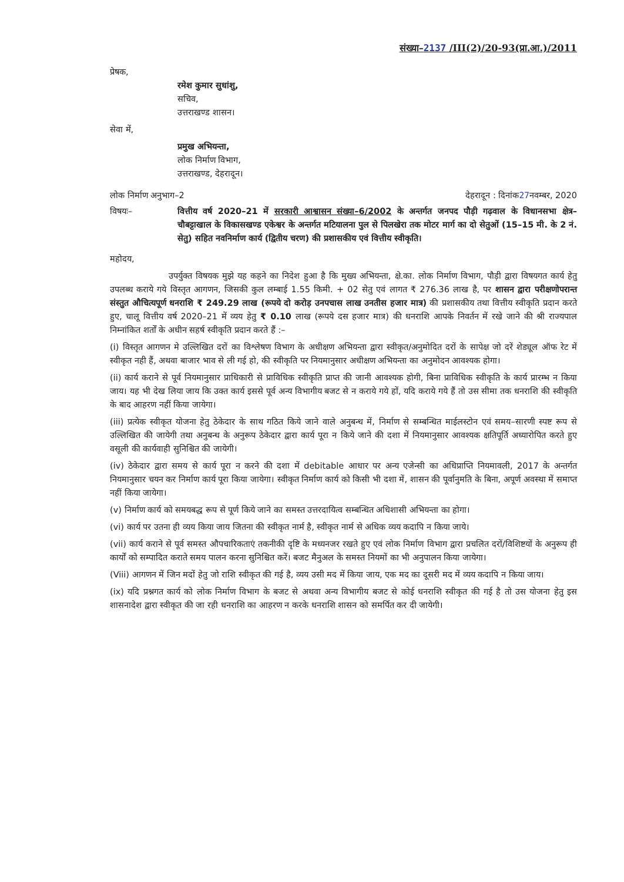संख्या–2137 /III(2)/20-93(प्रा.आ.)/2011
प्रेषक,
रमेश कुमार सुधांशु,
सचिव,
उत्तराखण्ड शासन।
सेवा में,
प्रमुख अभियन्ता,
लोक निर्माण विभाग,
उत्तराखण्ड, देहरादून।
लोक निर्माण अनुभाग–2 देहरादून : दिनांक27नवम्बर, 2020
विषयः– वित्तीय वर्ष 2020–21 में सरकारी आश्वासन संख्या–6/2002 के अन्तर्गत जनपद पौड़ी गढ़वाल के विधानसभा क्षेत्र– चौबट्टाखाल के विकासखण्ड एकेश्वर के अन्तर्गत मटियालना पुल से पिलखेरा तक मोटर मार्ग का दो सेतुओं (15–15 मी. के 2 नं. सेतु) सहित नवनिर्माण कार्य (द्वितीय चरण) की प्रशासकीय एवं वित्तीय स्वीकृति।
महोदय,
उपर्युक्त विषयक मुझे यह कहने का निदेश हुआ है कि मुख्य अभियन्ता, क्षे.का. लोक निर्माण विभाग, पौड़ी द्वारा विषयगत कार्य हेतु उपलब्ध कराये गये विस्तृत आगणन, जिसकी कुल लम्बाई 1.55 किमी. + 02 सेतु एवं लागत ₹ 276.36 लाख है, पर शासन द्वारा परीक्षणोपरान्त संस्तुत औचित्यपूर्ण धनराशि ₹ 249.29 लाख (रूपये दो करोड़ उनपचास लाख उनतीस हजार मात्र) की प्रशासकीय तथा वित्तीय स्वीकृति प्रदान करते हुए, चालू वित्तीय वर्ष 2020–21 में व्यय हेतु ₹ 0.10 लाख (रूपये दस हजार मात्र) की धनराशि आपके निवर्तन में रखे जाने की श्री राज्यपाल निम्नांकित शर्तों के अधीन सहर्ष स्वीकृति प्रदान करते हैं :–
(i) विस्तृत आगणन मे उल्लिखित दरों का विश्लेषण विभाग के अधीक्षण अभियन्ता द्वारा स्वीकृत/अनुमोदित दरों के सापेक्ष जो दरें शेड्यूल ऑफ रेट में स्वीकृत नही हैं, अथवा बाजार भाव से ली गई हो, की स्वीकृति पर नियमानुसार अधीक्षण अभियन्ता का अनुमोदन आवश्यक होगा।
(ii) कार्य कराने से पूर्व नियमानुसार प्राधिकारी से प्राविधिक स्वीकृति प्राप्त की जानी आवश्यक होगी, बिना प्राविधिक स्वीकृति के कार्य प्रारम्भ न किया जाय। यह भी देख लिया जाय कि उक्त कार्य इससे पूर्व अन्य विभागीय बजट से न कराये गये हों, यदि कराये गये हैं तो उस सीमा तक धनराशि की स्वीकृति के बाद आहरण नहीं किया जायेगा।
(iii) प्रत्येक स्वीकृत योजना हेतु ठेकेदार के साथ गठित किये जाने वाले अनुबन्ध में, निर्माण से सम्बन्धित माईलस्टोन एवं समय–सारणी स्पष्ट रूप से उल्लिखित की जायेगी तथा अनुबन्ध के अनुरूप ठेकेदार द्वारा कार्य पूरा न किये जाने की दशा में नियमानुसार आवश्यक क्षतिपूर्ति अध्यारोपित करते हुए वसूली की कार्यवाही सुनिश्चित की जायेगी।
(iv) ठेकेदार द्वारा समय से कार्य पूरा न करने की दशा में debitable आधार पर अन्य एजेन्सी का अधिप्राप्ति नियमावली, 2017 के अन्तर्गत नियमानुसार चयन कर निर्माण कार्य पूरा किया जायेगा। स्वीकृत निर्माण कार्य को किसी भी दशा में, शासन की पूर्वानुमति के बिना, अपूर्ण अवस्था में समाप्त नहीं किया जायेगा।
(v) निर्माण कार्य को समयबद्ध रूप से पूर्ण किये जाने का समस्त उत्तरदायित्व सम्बन्धित अधिशासी अभियन्ता का होगा।
(vi) कार्य पर उतना ही व्यय किया जाय जितना की स्वीकृत नार्म है, स्वीकृत नार्म से अधिक व्यय कदापि न किया जाये।
(vii) कार्य कराने से पूर्व समस्त औपचारिकताएं तकनीकी दृष्टि के मध्यनजर रखते हुए एवं लोक निर्माण विभाग द्वारा प्रचलित दरों/विशिष्टयों के अनुरूप ही कार्यों को सम्पादित कराते समय पालन करना सुनिश्चित करें। बजट मैनुअल के समस्त नियमों का भी अनुपालन किया जायेगा।
(Viii) आगणन में जिन मदों हेतु जो राशि स्वीकृत की गई है, व्यय उसी मद में किया जाय, एक मद का दूसरी मद में व्यय कदापि न किया जाय।
(ix) यदि प्रश्नगत कार्य को लोक निर्माण विभाग के बजट से अथवा अन्य विभागीय बजट से कोई धनराशि स्वीकृत की गई है तो उस योजना हेतु इस शासनादेश द्वारा स्वीकृत की जा रही धनराशि का आहरण न करके धनराशि शासन को समर्पित कर दी जायेगी।